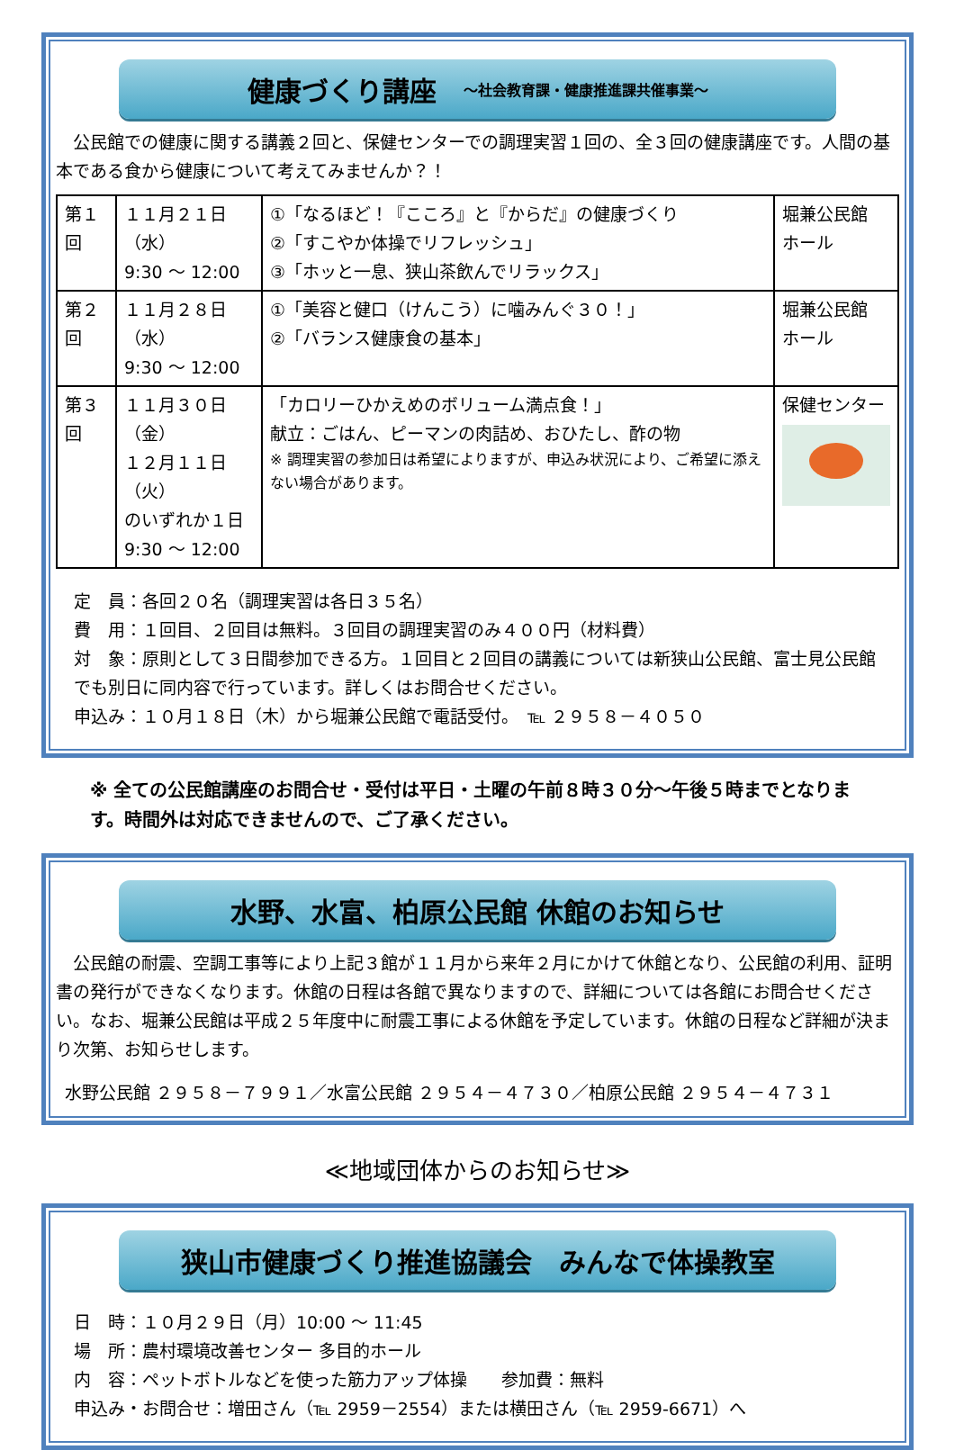健康づくり講座 ～社会教育課・健康推進課共催事業～
　公民館での健康に関する講義２回と、保健センターでの調理実習１回の、全３回の健康講座です。人間の基本である食から健康について考えてみませんか？！
| 第１回 | １１月２１日（水） 9:30 ～ 12:00 | ①「なるほど！『こころ』と『からだ』の健康づくり ②「すこやか体操でリフレッシュ」 ③「ホッと一息、狭山茶飲んでリラックス」 | 堀兼公民館 ホール |
| 第２回 | １１月２８日（水） 9:30 ～ 12:00 | ①「美容と健口（けんこう）に噛みんぐ３０！」 ②「バランス健康食の基本」 | 堀兼公民館 ホール |
| 第３回 | １１月３０日（金） １２月１１日（火） のいずれか１日 9:30 ～ 12:00 | 「カロリーひかえめのボリューム満点食！」 献立：ごはん、ピーマンの肉詰め、おひたし、酢の物 ※ 調理実習の参加日は希望によりますが、申込み状況により、ご希望に添えない場合があります。 | 保健センター |
定　員：各回２０名（調理実習は各日３５名）
費　用：１回目、２回目は無料。３回目の調理実習のみ４００円（材料費）
対　象：原則として３日間参加できる方。１回目と２回目の講義については新狭山公民館、富士見公民館でも別日に同内容で行っています。詳しくはお問合せください。
申込み：１０月１８日（木）から堀兼公民館で電話受付。　℡ ２９５８－４０５０
※ 全ての公民館講座のお問合せ・受付は平日・土曜の午前８時３０分～午後５時までとなります。時間外は対応できませんので、ご了承ください。
水野、水富、柏原公民館 休館のお知らせ
　公民館の耐震、空調工事等により上記３館が１１月から来年２月にかけて休館となり、公民館の利用、証明書の発行ができなくなります。休館の日程は各館で異なりますので、詳細については各館にお問合せください。なお、堀兼公民館は平成２５年度中に耐震工事による休館を予定しています。休館の日程など詳細が決まり次第、お知らせします。
水野公民館 ２９５８－７９９１／水富公民館 ２９５４－４７３０／柏原公民館 ２９５４－４７３１
≪地域団体からのお知らせ≫
狭山市健康づくり推進協議会　みんなで体操教室
日　時：１０月２９日（月）10:00 ～ 11:45
場　所：農村環境改善センター 多目的ホール
内　容：ペットボトルなどを使った筋力アップ体操　　参加費：無料
申込み・お問合せ：増田さん（℡ 2959－2554）または横田さん（℡ 2959-6671）へ